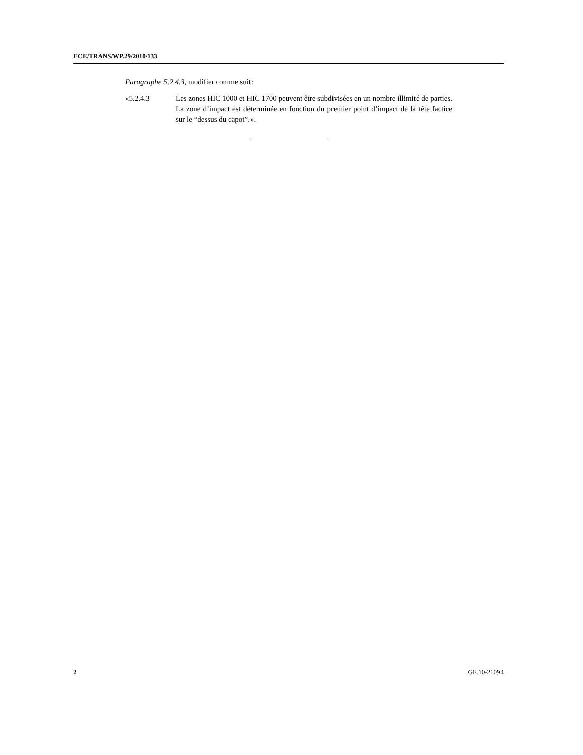ECE/TRANS/WP.29/2010/133
Paragraphe 5.2.4.3, modifier comme suit:
«5.2.4.3 Les zones HIC 1000 et HIC 1700 peuvent être subdivisées en un nombre illimité de parties. La zone d’impact est déterminée en fonction du premier point d’impact de la tête factice sur le “dessus du capot”.».
2 GE.10-21094